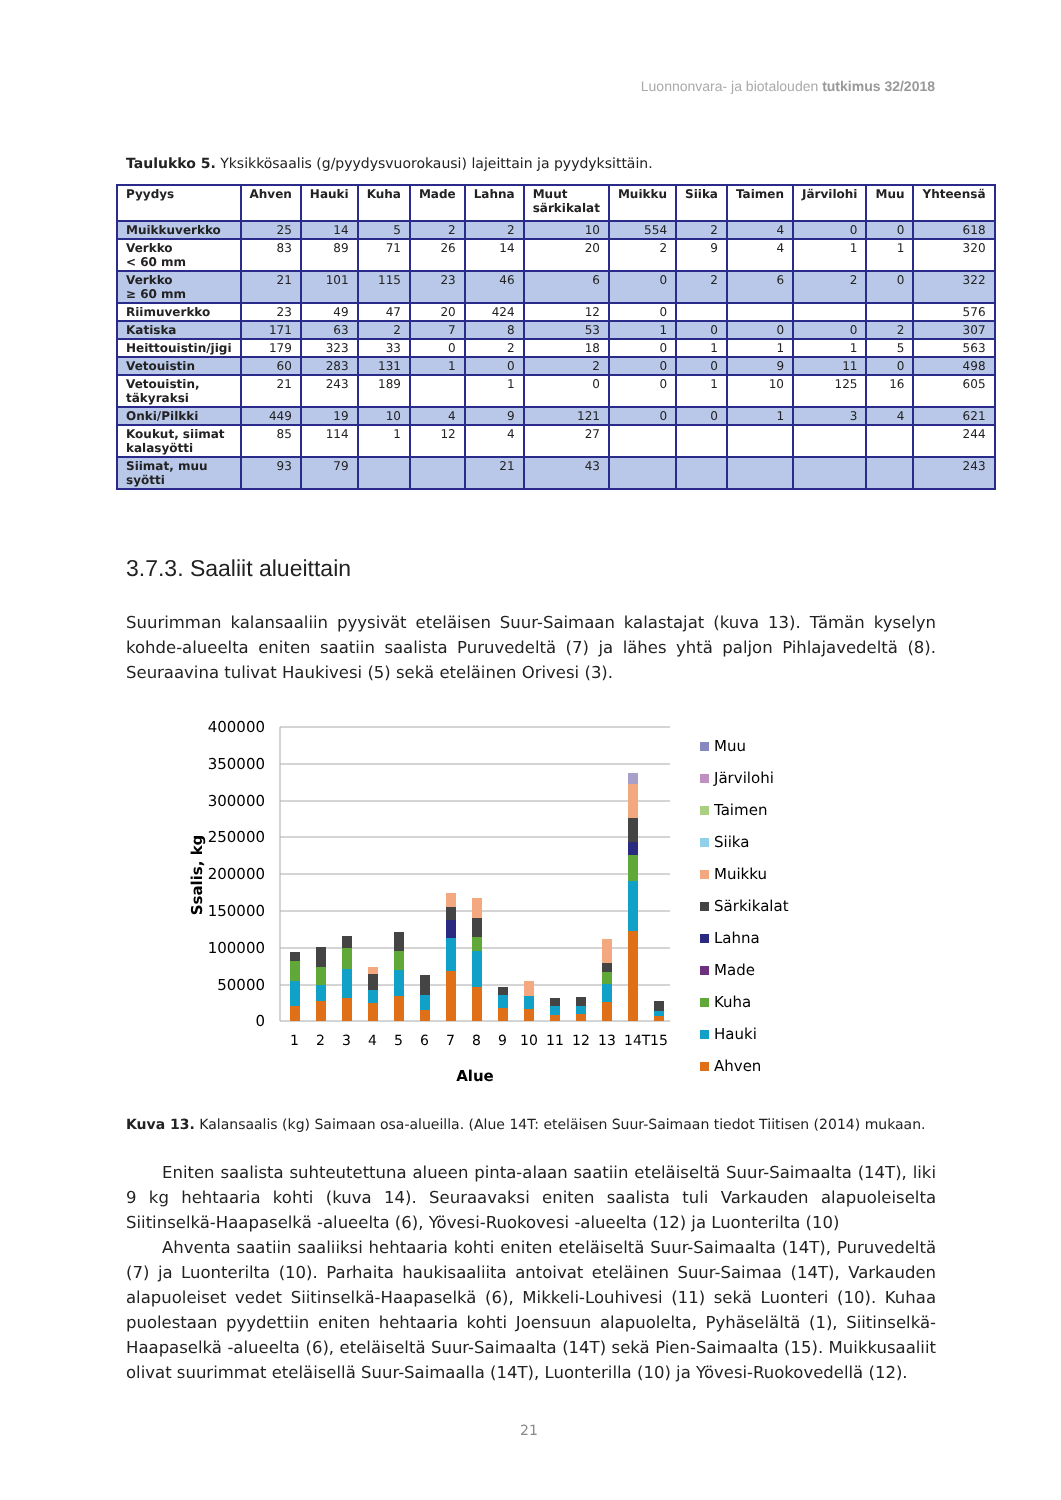Luonnonvara- ja biotalouden tutkimus 32/2018
Taulukko 5. Yksikkösaalis (g/pyydysvuorokausi) lajeittain ja pyydyksittäin.
| Pyydys | Ahven | Hauki | Kuha | Made | Lahna | Muut särkikalat | Muikku | Siika | Taimen | Järvilohi | Muu | Yhteensä |
| --- | --- | --- | --- | --- | --- | --- | --- | --- | --- | --- | --- | --- |
| Muikkuverkko | 25 | 14 | 5 | 2 | 2 | 10 | 554 | 2 | 4 | 0 | 0 | 618 |
| Verkko < 60 mm | 83 | 89 | 71 | 26 | 14 | 20 | 2 | 9 | 4 | 1 | 1 | 320 |
| Verkko ≥ 60 mm | 21 | 101 | 115 | 23 | 46 | 6 | 0 | 2 | 6 | 2 | 0 | 322 |
| Riimuverkko | 23 | 49 | 47 | 20 | 424 | 12 | 0 | | | | | 576 |
| Katiska | 171 | 63 | 2 | 7 | 8 | 53 | 1 | 0 | 0 | 0 | 2 | 307 |
| Heittouistin/jigi | 179 | 323 | 33 | 0 | 2 | 18 | 0 | 1 | 1 | 1 | 5 | 563 |
| Vetouistin | 60 | 283 | 131 | 1 | 0 | 2 | 0 | 0 | 9 | 11 | 0 | 498 |
| Vetouistin, täkyraksi | 21 | 243 | 189 | | 1 | 0 | 0 | 1 | 10 | 125 | 16 | 605 |
| Onki/Pilkki | 449 | 19 | 10 | 4 | 9 | 121 | 0 | 0 | 1 | 3 | 4 | 621 |
| Koukut, siimat kalasyötti | 85 | 114 | 1 | 12 | 4 | 27 | | | | | | 244 |
| Siimat, muu syötti | 93 | 79 | | | 21 | 43 | | | | | | 243 |
3.7.3. Saaliit alueittain
Suurimman kalansaaliin pyysivät eteläisen Suur-Saimaan kalastajat (kuva 13). Tämän kyselyn kohde-alueelta eniten saatiin saalista Puruvedeltä (7) ja lähes yhtä paljon Pihlajavedeltä (8). Seuraavina tulivat Haukivesi (5) sekä eteläinen Orivesi (3).
400000
350000
300000
250000
200000
150000
100000
50000
0
Ssalis, kg
1
2
3
4
5
6
7
8
9
10
11
12
13
14T
15
Alue
Muu
Järvilohi
Taimen
Siika
Muikku
Särkikalat
Lahna
Made
Kuha
Hauki
Ahven
Kuva 13. Kalansaalis (kg) Saimaan osa-alueilla. (Alue 14T: eteläisen Suur-Saimaan tiedot Tiitisen (2014) mukaan.
Eniten saalista suhteutettuna alueen pinta-alaan saatiin eteläiseltä Suur-Saimaalta (14T), liki 9 kg hehtaaria kohti (kuva 14). Seuraavaksi eniten saalista tuli Varkauden alapuoleiselta Siitinselkä-Haapaselkä -alueelta (6), Yövesi-Ruokovesi -alueelta (12) ja Luonterilta (10)
Ahventa saatiin saaliiksi hehtaaria kohti eniten eteläiseltä Suur-Saimaalta (14T), Puruvedeltä (7) ja Luonterilta (10). Parhaita haukisaaliita antoivat eteläinen Suur-Saimaa (14T), Varkauden alapuoleiset vedet Siitinselkä-Haapaselkä (6), Mikkeli-Louhivesi (11) sekä Luonteri (10). Kuhaa puolestaan pyydettiin eniten hehtaaria kohti Joensuun alapuolelta, Pyhäselältä (1), Siitinselkä-Haapaselkä -alueelta (6), eteläiseltä Suur-Saimaalta (14T) sekä Pien-Saimaalta (15). Muikkusaaliit olivat suurimmat eteläisellä Suur-Saimaalla (14T), Luonterilla (10) ja Yövesi-Ruokovedellä (12).
21